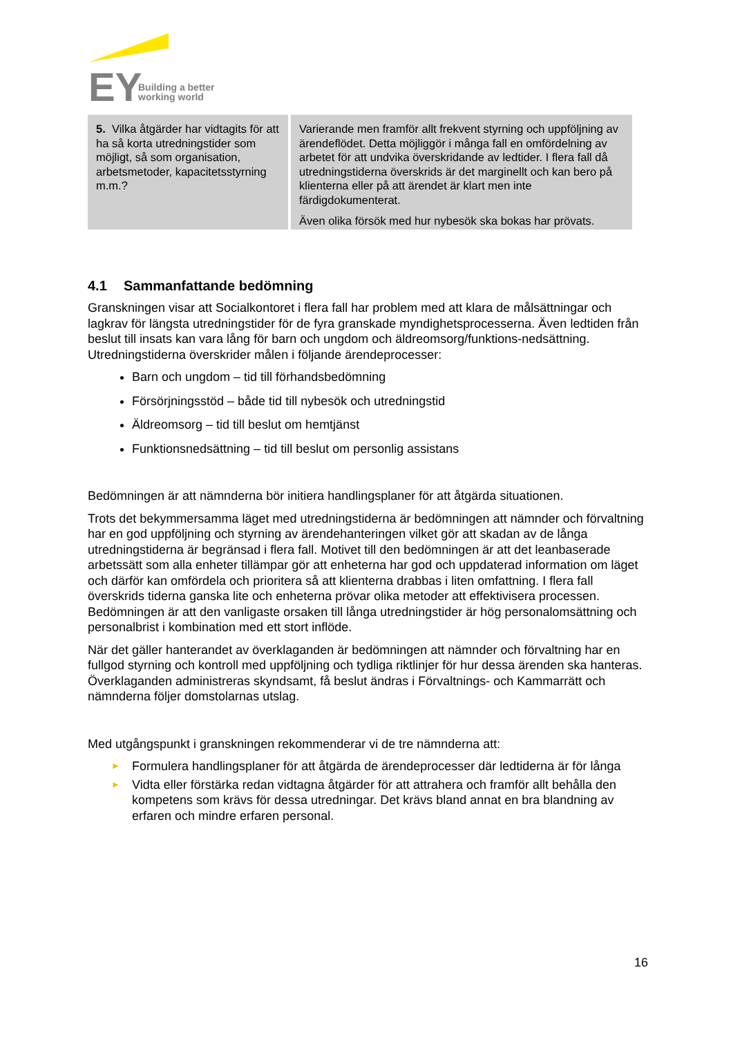EY
Building a better
working world
| 5. Vilka åtgärder har vidtagits för att ha så korta utredningstider som möjligt, så som organisation, arbetsmetoder, kapacitetsstyrning m.m.? | Varierande men framför allt frekvent styrning och uppföljning av ärendeflödet. Detta möjliggör i många fall en omfördelning av arbetet för att undvika överskridande av ledtider. I flera fall då utredningstiderna överskrids är det marginellt och kan bero på klienterna eller på att ärendet är klart men inte färdigdokumenterat. Även olika försök med hur nybesök ska bokas har prövats. |
4.1 Sammanfattande bedömning
Granskningen visar att Socialkontoret i flera fall har problem med att klara de målsättningar och lagkrav för längsta utredningstider för de fyra granskade myndighetsprocesserna. Även ledtiden från beslut till insats kan vara lång för barn och ungdom och äldreomsorg/funktions-nedsättning. Utredningstiderna överskrider målen i följande ärendeprocesser:
Barn och ungdom – tid till förhandsbedömning
Försörjningsstöd – både tid till nybesök och utredningstid
Äldreomsorg – tid till beslut om hemtjänst
Funktionsnedsättning – tid till beslut om personlig assistans
Bedömningen är att nämnderna bör initiera handlingsplaner för att åtgärda situationen.
Trots det bekymmersamma läget med utredningstiderna är bedömningen att nämnder och förvaltning har en god uppföljning och styrning av ärendehanteringen vilket gör att skadan av de långa utredningstiderna är begränsad i flera fall. Motivet till den bedömningen är att det leanbaserade arbetssätt som alla enheter tillämpar gör att enheterna har god och uppdaterad information om läget och därför kan omfördela och prioritera så att klienterna drabbas i liten omfattning. I flera fall överskrids tiderna ganska lite och enheterna prövar olika metoder att effektivisera processen. Bedömningen är att den vanligaste orsaken till långa utredningstider är hög personalomsättning och personalbrist i kombination med ett stort inflöde.
När det gäller hanterandet av överklaganden är bedömningen att nämnder och förvaltning har en fullgod styrning och kontroll med uppföljning och tydliga riktlinjer för hur dessa ärenden ska hanteras. Överklaganden administreras skyndsamt, få beslut ändras i Förvaltnings- och Kammarrätt och nämnderna följer domstolarnas utslag.
Med utgångspunkt i granskningen rekommenderar vi de tre nämnderna att:
► Formulera handlingsplaner för att åtgärda de ärendeprocesser där ledtiderna är för långa
► Vidta eller förstärka redan vidtagna åtgärder för att attrahera och framför allt behålla den kompetens som krävs för dessa utredningar. Det krävs bland annat en bra blandning av erfaren och mindre erfaren personal.
16